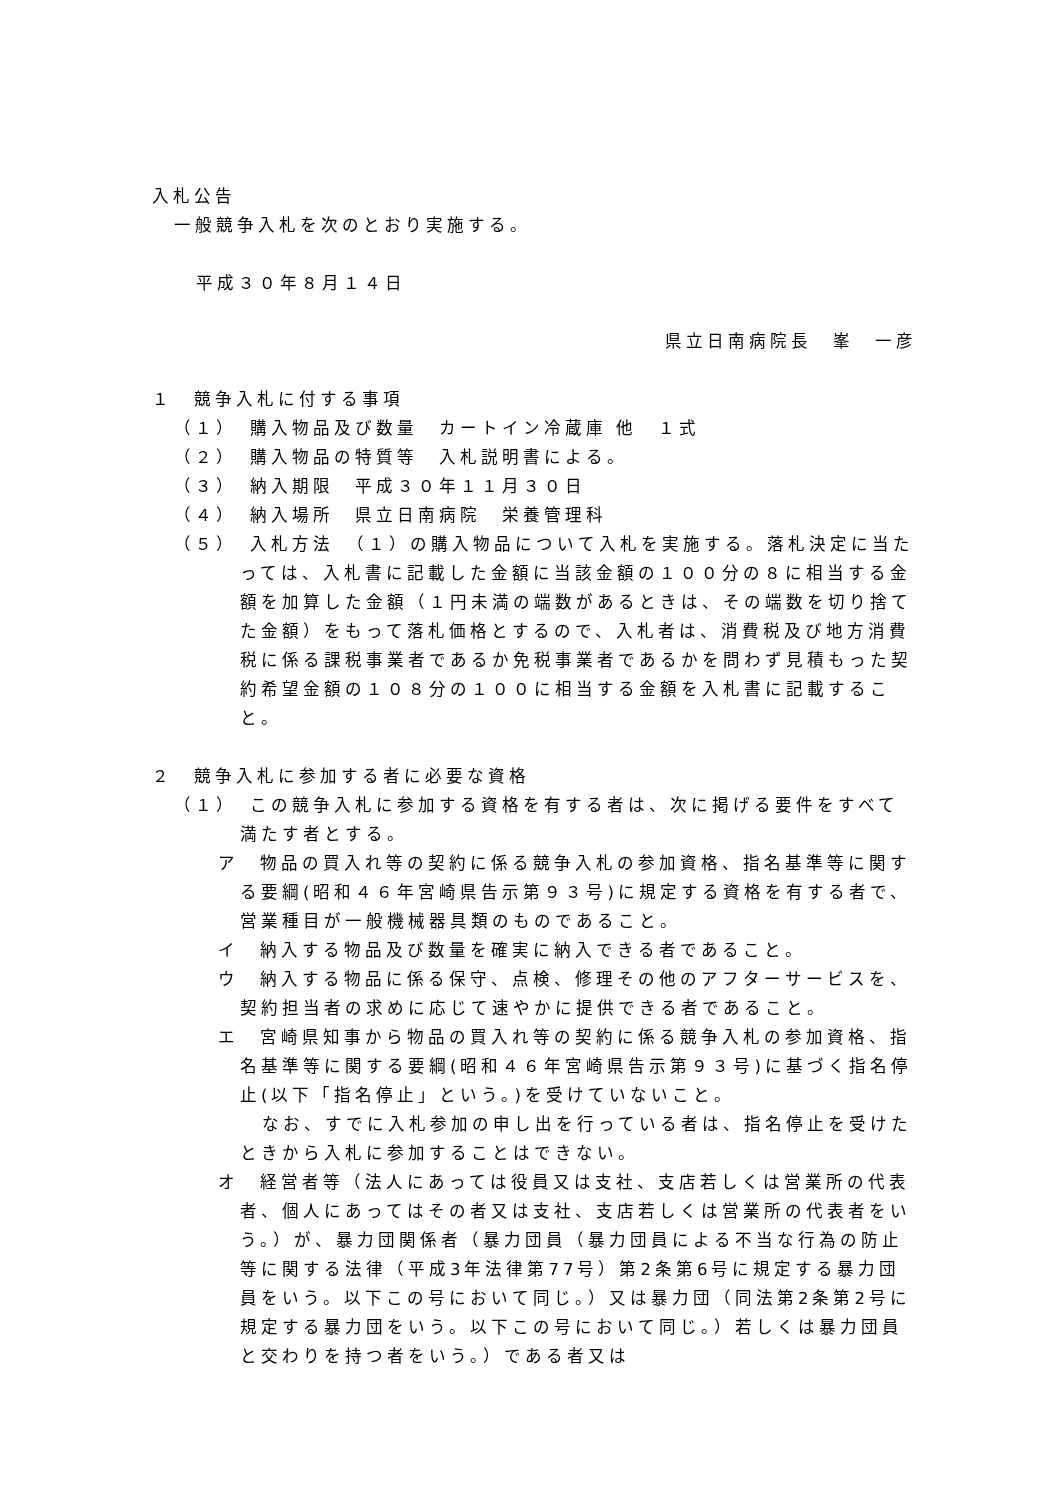入札公告
一般競争入札を次のとおり実施する。
平成３０年８月１４日
県立日南病院長　峯　一彦
１　競争入札に付する事項
（１）　購入物品及び数量　カートイン冷蔵庫 他　１式
（２）　購入物品の特質等　入札説明書による。
（３）　納入期限　平成３０年１１月３０日
（４）　納入場所　県立日南病院　栄養管理科
（５）　入札方法　（１）の購入物品について入札を実施する。落札決定に当たっては、入札書に記載した金額に当該金額の１００分の８に相当する金額を加算した金額（１円未満の端数があるときは、その端数を切り捨てた金額）をもって落札価格とするので、入札者は、消費税及び地方消費税に係る課税事業者であるか免税事業者であるかを問わず見積もった契約希望金額の１０８分の１００に相当する金額を入札書に記載すること。
２　競争入札に参加する者に必要な資格
（１）　この競争入札に参加する資格を有する者は、次に掲げる要件をすべて満たす者とする。
ア　物品の買入れ等の契約に係る競争入札の参加資格、指名基準等に関する要綱(昭和４６年宮崎県告示第９３号)に規定する資格を有する者で、営業種目が一般機械器具類のものであること。
イ　納入する物品及び数量を確実に納入できる者であること。
ウ　納入する物品に係る保守、点検、修理その他のアフターサービスを、契約担当者の求めに応じて速やかに提供できる者であること。
エ　宮崎県知事から物品の買入れ等の契約に係る競争入札の参加資格、指名基準等に関する要綱(昭和４６年宮崎県告示第９３号)に基づく指名停止(以下「指名停止」という。)を受けていないこと。
なお、すでに入札参加の申し出を行っている者は、指名停止を受けたときから入札に参加することはできない。
オ　経営者等（法人にあっては役員又は支社、支店若しくは営業所の代表者、個人にあってはその者又は支社、支店若しくは営業所の代表者をいう。）が、暴力団関係者（暴力団員（暴力団員による不当な行為の防止等に関する法律（平成3年法律第77号）第2条第6号に規定する暴力団員をいう。以下この号において同じ。）又は暴力団（同法第2条第2号に規定する暴力団をいう。以下この号において同じ。）若しくは暴力団員と交わりを持つ者をいう。）である者又は